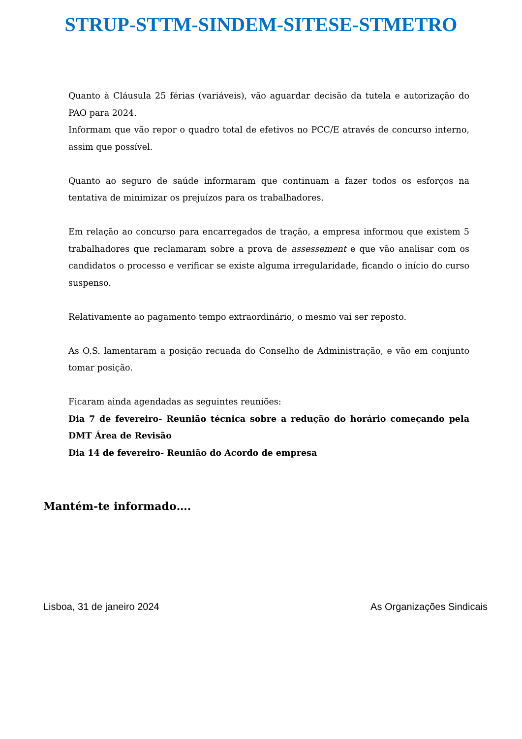STRUP-STTM-SINDEM-SITESE-STMETRO
Quanto à Cláusula 25 férias (variáveis), vão aguardar decisão da tutela e autorização do PAO para 2024.
Informam que vão repor o quadro total de efetivos no PCC/E através de concurso interno, assim que possível.
Quanto ao seguro de saúde informaram que continuam a fazer todos os esforços na tentativa de minimizar os prejuízos para os trabalhadores.
Em relação ao concurso para encarregados de tração, a empresa informou que existem 5 trabalhadores que reclamaram sobre a prova de assessement e que vão analisar com os candidatos o processo e verificar se existe alguma irregularidade, ficando o início do curso suspenso.
Relativamente ao pagamento tempo extraordinário, o mesmo vai ser reposto.
As O.S. lamentaram a posição recuada do Conselho de Administração, e vão em conjunto tomar posição.
Ficaram ainda agendadas as seguintes reuniões:
Dia 7 de fevereiro- Reunião técnica sobre a redução do horário começando pela DMT Área de Revisão
Dia 14 de fevereiro- Reunião do Acordo de empresa
Mantém-te informado….
Lisboa, 31 de janeiro 2024 As Organizações Sindicais